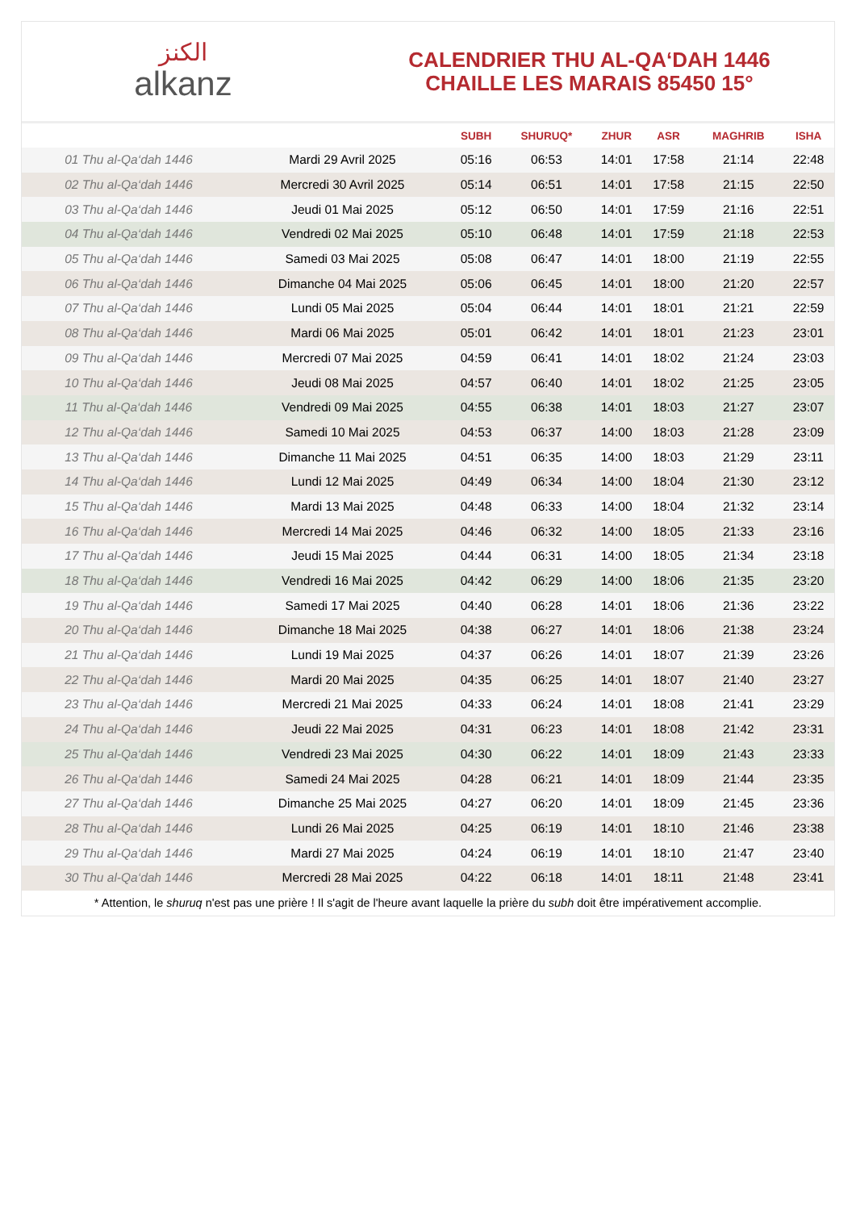الكنز
alkanz
CALENDRIER THU AL-QA‘DAH 1446
CHAILLE LES MARAIS 85450 15°
| | | SUBH | SHURUQ* | ZHUR | ASR | MAGHRIB | ISHA |
| --- | --- | --- | --- | --- | --- | --- | --- |
| 01 Thu al-Qa‘dah 1446 | Mardi 29 Avril 2025 | 05:16 | 06:53 | 14:01 | 17:58 | 21:14 | 22:48 |
| 02 Thu al-Qa‘dah 1446 | Mercredi 30 Avril 2025 | 05:14 | 06:51 | 14:01 | 17:58 | 21:15 | 22:50 |
| 03 Thu al-Qa‘dah 1446 | Jeudi 01 Mai 2025 | 05:12 | 06:50 | 14:01 | 17:59 | 21:16 | 22:51 |
| 04 Thu al-Qa‘dah 1446 | Vendredi 02 Mai 2025 | 05:10 | 06:48 | 14:01 | 17:59 | 21:18 | 22:53 |
| 05 Thu al-Qa‘dah 1446 | Samedi 03 Mai 2025 | 05:08 | 06:47 | 14:01 | 18:00 | 21:19 | 22:55 |
| 06 Thu al-Qa‘dah 1446 | Dimanche 04 Mai 2025 | 05:06 | 06:45 | 14:01 | 18:00 | 21:20 | 22:57 |
| 07 Thu al-Qa‘dah 1446 | Lundi 05 Mai 2025 | 05:04 | 06:44 | 14:01 | 18:01 | 21:21 | 22:59 |
| 08 Thu al-Qa‘dah 1446 | Mardi 06 Mai 2025 | 05:01 | 06:42 | 14:01 | 18:01 | 21:23 | 23:01 |
| 09 Thu al-Qa‘dah 1446 | Mercredi 07 Mai 2025 | 04:59 | 06:41 | 14:01 | 18:02 | 21:24 | 23:03 |
| 10 Thu al-Qa‘dah 1446 | Jeudi 08 Mai 2025 | 04:57 | 06:40 | 14:01 | 18:02 | 21:25 | 23:05 |
| 11 Thu al-Qa‘dah 1446 | Vendredi 09 Mai 2025 | 04:55 | 06:38 | 14:01 | 18:03 | 21:27 | 23:07 |
| 12 Thu al-Qa‘dah 1446 | Samedi 10 Mai 2025 | 04:53 | 06:37 | 14:00 | 18:03 | 21:28 | 23:09 |
| 13 Thu al-Qa‘dah 1446 | Dimanche 11 Mai 2025 | 04:51 | 06:35 | 14:00 | 18:03 | 21:29 | 23:11 |
| 14 Thu al-Qa‘dah 1446 | Lundi 12 Mai 2025 | 04:49 | 06:34 | 14:00 | 18:04 | 21:30 | 23:12 |
| 15 Thu al-Qa‘dah 1446 | Mardi 13 Mai 2025 | 04:48 | 06:33 | 14:00 | 18:04 | 21:32 | 23:14 |
| 16 Thu al-Qa‘dah 1446 | Mercredi 14 Mai 2025 | 04:46 | 06:32 | 14:00 | 18:05 | 21:33 | 23:16 |
| 17 Thu al-Qa‘dah 1446 | Jeudi 15 Mai 2025 | 04:44 | 06:31 | 14:00 | 18:05 | 21:34 | 23:18 |
| 18 Thu al-Qa‘dah 1446 | Vendredi 16 Mai 2025 | 04:42 | 06:29 | 14:00 | 18:06 | 21:35 | 23:20 |
| 19 Thu al-Qa‘dah 1446 | Samedi 17 Mai 2025 | 04:40 | 06:28 | 14:01 | 18:06 | 21:36 | 23:22 |
| 20 Thu al-Qa‘dah 1446 | Dimanche 18 Mai 2025 | 04:38 | 06:27 | 14:01 | 18:06 | 21:38 | 23:24 |
| 21 Thu al-Qa‘dah 1446 | Lundi 19 Mai 2025 | 04:37 | 06:26 | 14:01 | 18:07 | 21:39 | 23:26 |
| 22 Thu al-Qa‘dah 1446 | Mardi 20 Mai 2025 | 04:35 | 06:25 | 14:01 | 18:07 | 21:40 | 23:27 |
| 23 Thu al-Qa‘dah 1446 | Mercredi 21 Mai 2025 | 04:33 | 06:24 | 14:01 | 18:08 | 21:41 | 23:29 |
| 24 Thu al-Qa‘dah 1446 | Jeudi 22 Mai 2025 | 04:31 | 06:23 | 14:01 | 18:08 | 21:42 | 23:31 |
| 25 Thu al-Qa‘dah 1446 | Vendredi 23 Mai 2025 | 04:30 | 06:22 | 14:01 | 18:09 | 21:43 | 23:33 |
| 26 Thu al-Qa‘dah 1446 | Samedi 24 Mai 2025 | 04:28 | 06:21 | 14:01 | 18:09 | 21:44 | 23:35 |
| 27 Thu al-Qa‘dah 1446 | Dimanche 25 Mai 2025 | 04:27 | 06:20 | 14:01 | 18:09 | 21:45 | 23:36 |
| 28 Thu al-Qa‘dah 1446 | Lundi 26 Mai 2025 | 04:25 | 06:19 | 14:01 | 18:10 | 21:46 | 23:38 |
| 29 Thu al-Qa‘dah 1446 | Mardi 27 Mai 2025 | 04:24 | 06:19 | 14:01 | 18:10 | 21:47 | 23:40 |
| 30 Thu al-Qa‘dah 1446 | Mercredi 28 Mai 2025 | 04:22 | 06:18 | 14:01 | 18:11 | 21:48 | 23:41 |
* Attention, le shuruq n'est pas une prière ! Il s'agit de l'heure avant laquelle la prière du subh doit être impérativement accomplie.